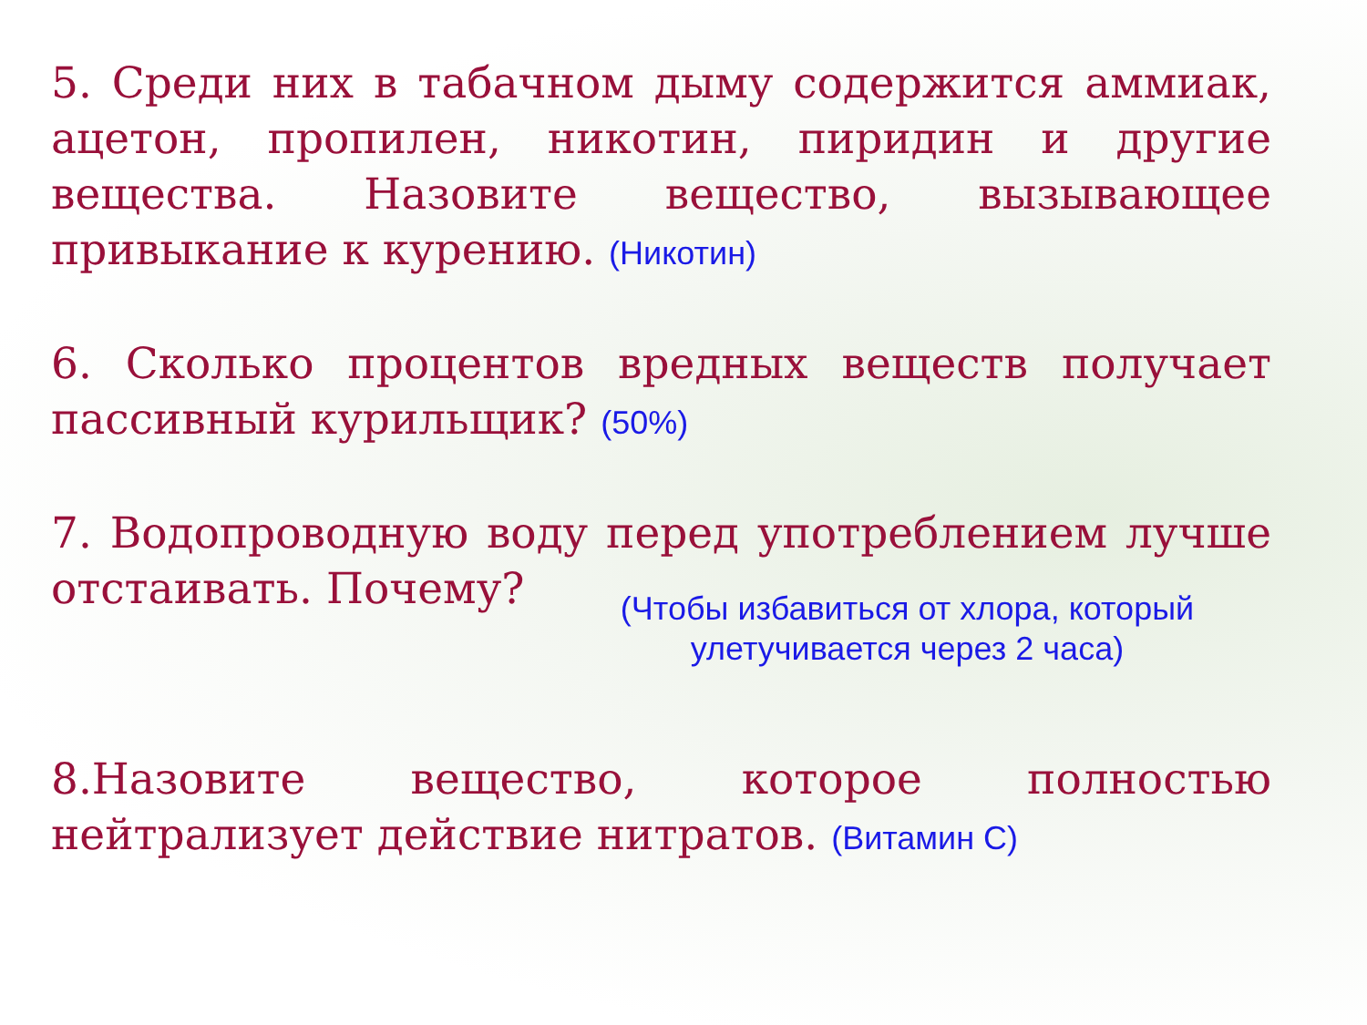5. Среди них в табачном дыму содержится аммиак, ацетон, пропилен, никотин, пиридин и другие вещества. Назовите вещество, вызывающее привыкание к курению. (Никотин)
6. Сколько процентов вредных веществ получает пассивный курильщик? (50%)
7. Водопроводную воду перед употреблением лучше отстаивать. Почему?
(Чтобы избавиться от хлора, который
улетучивается через 2 часа)
8.Назовите вещество, которое полностью нейтрализует действие нитратов. (Витамин С)